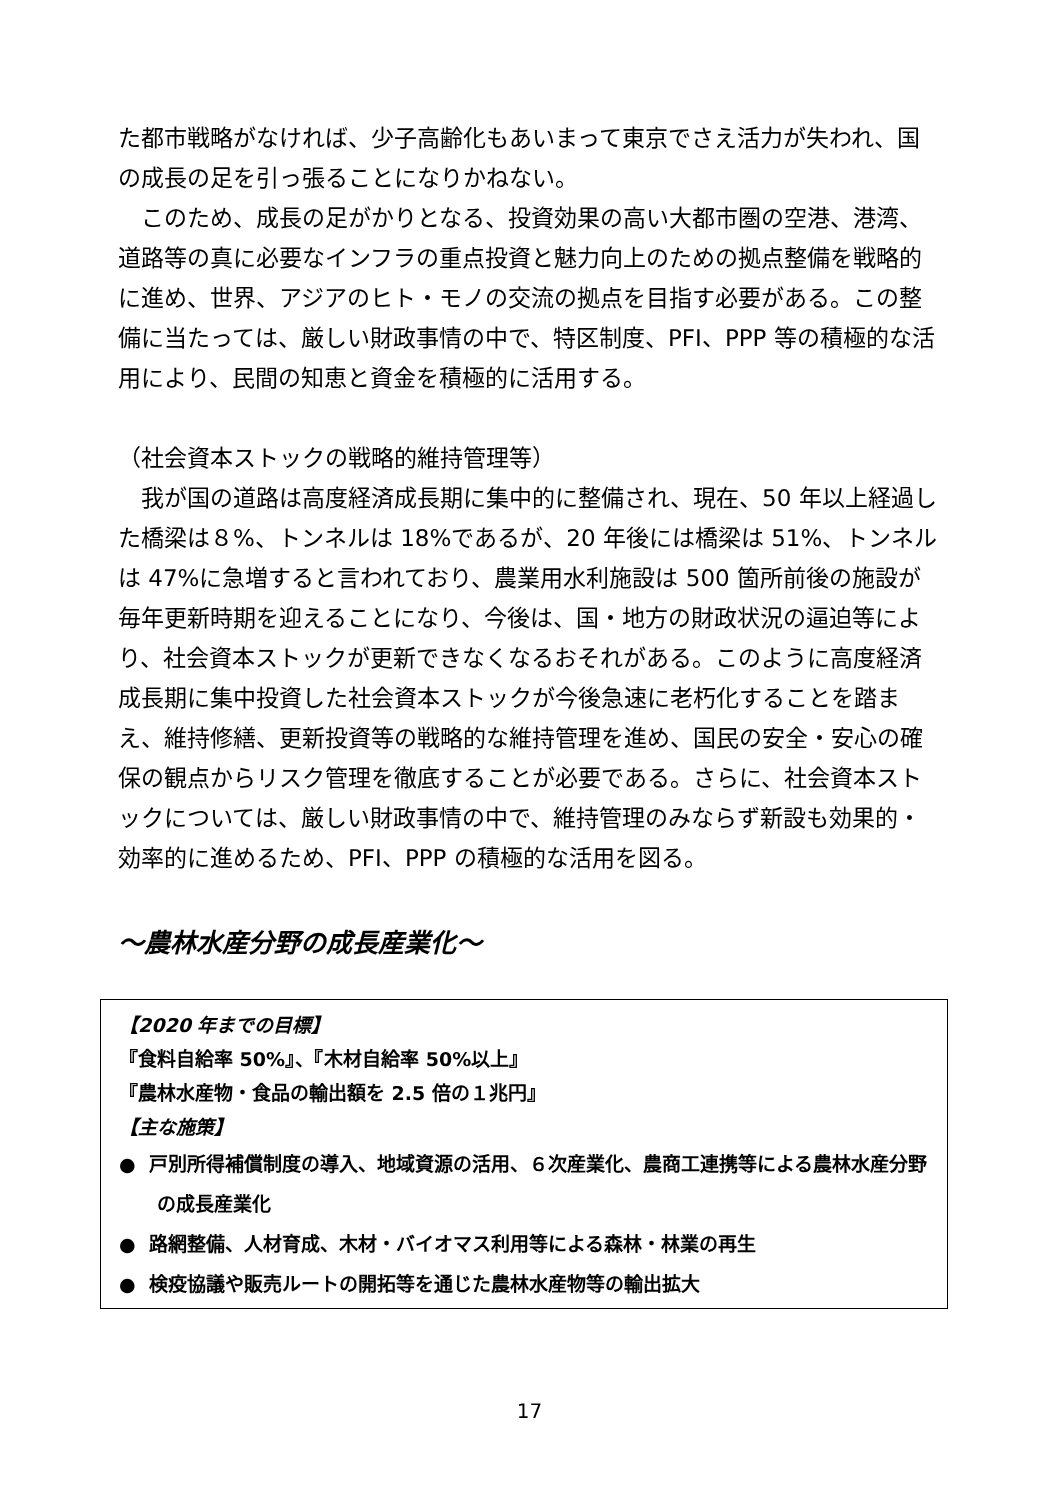た都市戦略がなければ、少子高齢化もあいまって東京でさえ活力が失われ、国の成長の足を引っ張ることになりかねない。
このため、成長の足がかりとなる、投資効果の高い大都市圏の空港、港湾、道路等の真に必要なインフラの重点投資と魅力向上のための拠点整備を戦略的に進め、世界、アジアのヒト・モノの交流の拠点を目指す必要がある。この整備に当たっては、厳しい財政事情の中で、特区制度、PFI、PPP 等の積極的な活用により、民間の知恵と資金を積極的に活用する。
（社会資本ストックの戦略的維持管理等）
我が国の道路は高度経済成長期に集中的に整備され、現在、50 年以上経過した橋梁は８%、トンネルは 18%であるが、20 年後には橋梁は 51%、トンネルは 47%に急増すると言われており、農業用水利施設は 500 箇所前後の施設が毎年更新時期を迎えることになり、今後は、国・地方の財政状況の逼迫等により、社会資本ストックが更新できなくなるおそれがある。このように高度経済成長期に集中投資した社会資本ストックが今後急速に老朽化することを踏まえ、維持修繕、更新投資等の戦略的な維持管理を進め、国民の安全・安心の確保の観点からリスク管理を徹底することが必要である。さらに、社会資本ストックについては、厳しい財政事情の中で、維持管理のみならず新設も効果的・効率的に進めるため、PFI、PPP の積極的な活用を図る。
～農林水産分野の成長産業化～
【2020 年までの目標】
『食料自給率 50%』、『木材自給率 50%以上』
『農林水産物・食品の輸出額を 2.5 倍の１兆円』
【主な施策】
● 戸別所得補償制度の導入、地域資源の活用、６次産業化、農商工連携等による農林水産分野の成長産業化
● 路網整備、人材育成、木材・バイオマス利用等による森林・林業の再生
● 検疫協議や販売ルートの開拓等を通じた農林水産物等の輸出拡大
17